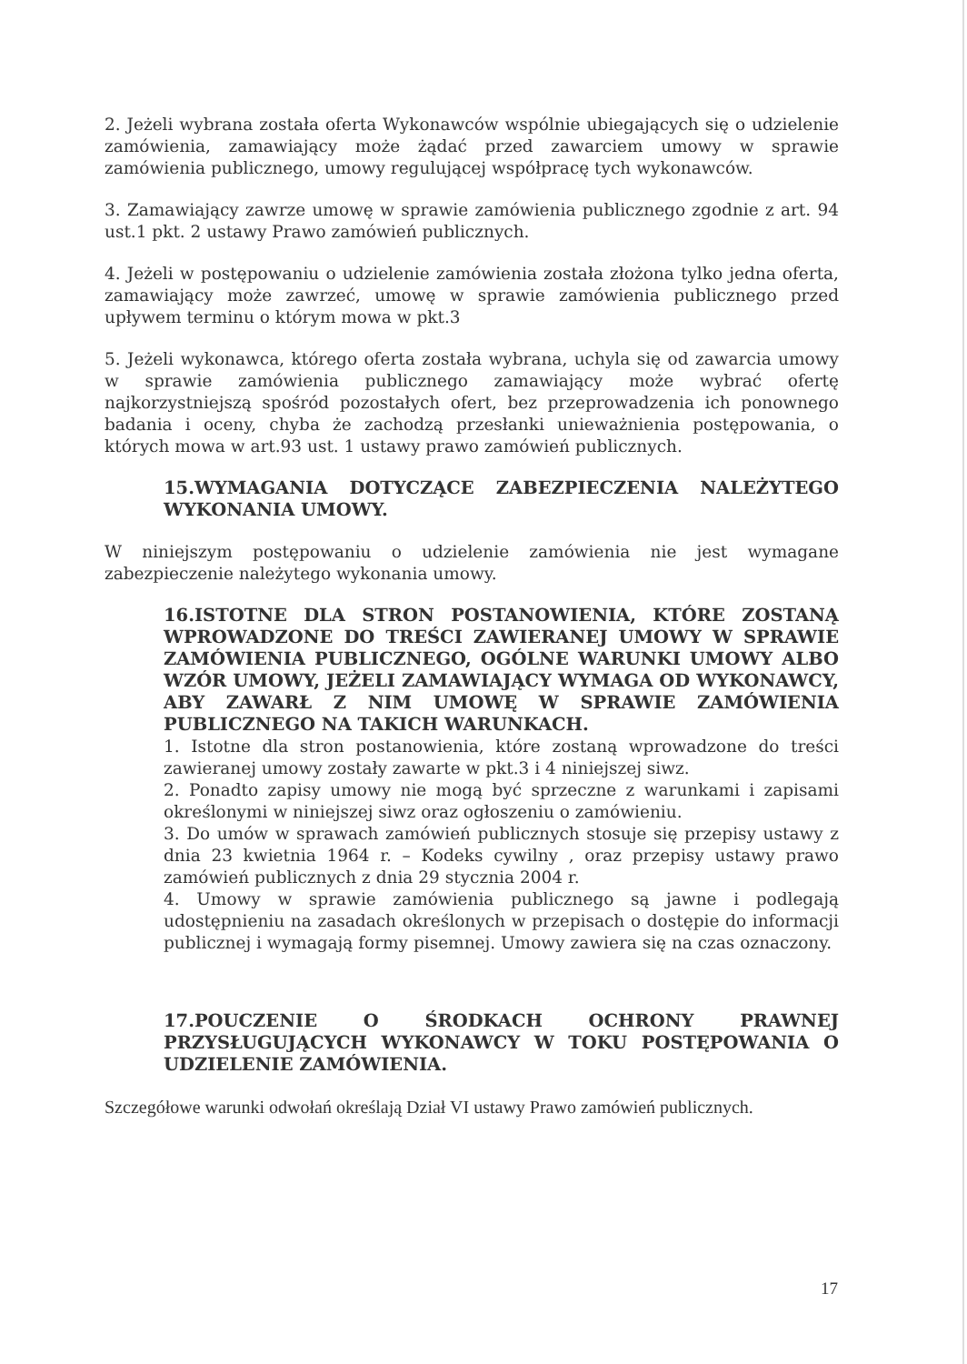2. Jeżeli wybrana została oferta Wykonawców wspólnie ubiegających się o udzielenie zamówienia, zamawiający może żądać przed zawarciem umowy w sprawie zamówienia publicznego, umowy regulującej współpracę tych wykonawców.
3. Zamawiający zawrze umowę w sprawie zamówienia publicznego zgodnie z art. 94 ust.1 pkt. 2 ustawy Prawo zamówień publicznych.
4. Jeżeli w postępowaniu o udzielenie zamówienia została złożona tylko jedna oferta, zamawiający może zawrzeć, umowę w sprawie zamówienia publicznego przed upływem terminu o którym mowa w pkt.3
5. Jeżeli wykonawca, którego oferta została wybrana, uchyla się od zawarcia umowy w sprawie zamówienia publicznego zamawiający może wybrać ofertę najkorzystniejszą spośród pozostałych ofert, bez przeprowadzenia ich ponownego badania i oceny, chyba że zachodzą przesłanki unieważnienia postępowania, o których mowa w art.93 ust. 1 ustawy prawo zamówień publicznych.
15.WYMAGANIA DOTYCZĄCE ZABEZPIECZENIA NALEŻYTEGO WYKONANIA UMOWY.
W niniejszym postępowaniu o udzielenie zamówienia nie jest wymagane zabezpieczenie należytego wykonania umowy.
16.ISTOTNE DLA STRON POSTANOWIENIA, KTÓRE ZOSTANĄ WPROWADZONE DO TREŚCI ZAWIERANEJ UMOWY W SPRAWIE ZAMÓWIENIA PUBLICZNEGO, OGÓLNE WARUNKI UMOWY ALBO WZÓR UMOWY, JEŻELI ZAMAWIAJĄCY WYMAGA OD WYKONAWCY, ABY ZAWARŁ Z NIM UMOWĘ W SPRAWIE ZAMÓWIENIA PUBLICZNEGO NA TAKICH WARUNKACH.
1. Istotne dla stron postanowienia, które zostaną wprowadzone do treści zawieranej umowy zostały zawarte w pkt.3 i 4 niniejszej siwz.
2. Ponadto zapisy umowy nie mogą być sprzeczne z warunkami i zapisami określonymi w niniejszej siwz oraz ogłoszeniu o zamówieniu.
3. Do umów w sprawach zamówień publicznych stosuje się przepisy ustawy z dnia 23 kwietnia 1964 r. – Kodeks cywilny , oraz przepisy ustawy prawo zamówień publicznych z dnia 29 stycznia 2004 r.
4. Umowy w sprawie zamówienia publicznego są jawne i podlegają udostępnieniu na zasadach określonych w przepisach o dostępie do informacji publicznej i wymagają formy pisemnej. Umowy zawiera się na czas oznaczony.
17.POUCZENIE O ŚRODKACH OCHRONY PRAWNEJ PRZYSŁUGUJĄCYCH WYKONAWCY W TOKU POSTĘPOWANIA O UDZIELENIE ZAMÓWIENIA.
Szczegółowe warunki odwołań określają Dział VI ustawy Prawo zamówień publicznych.
17